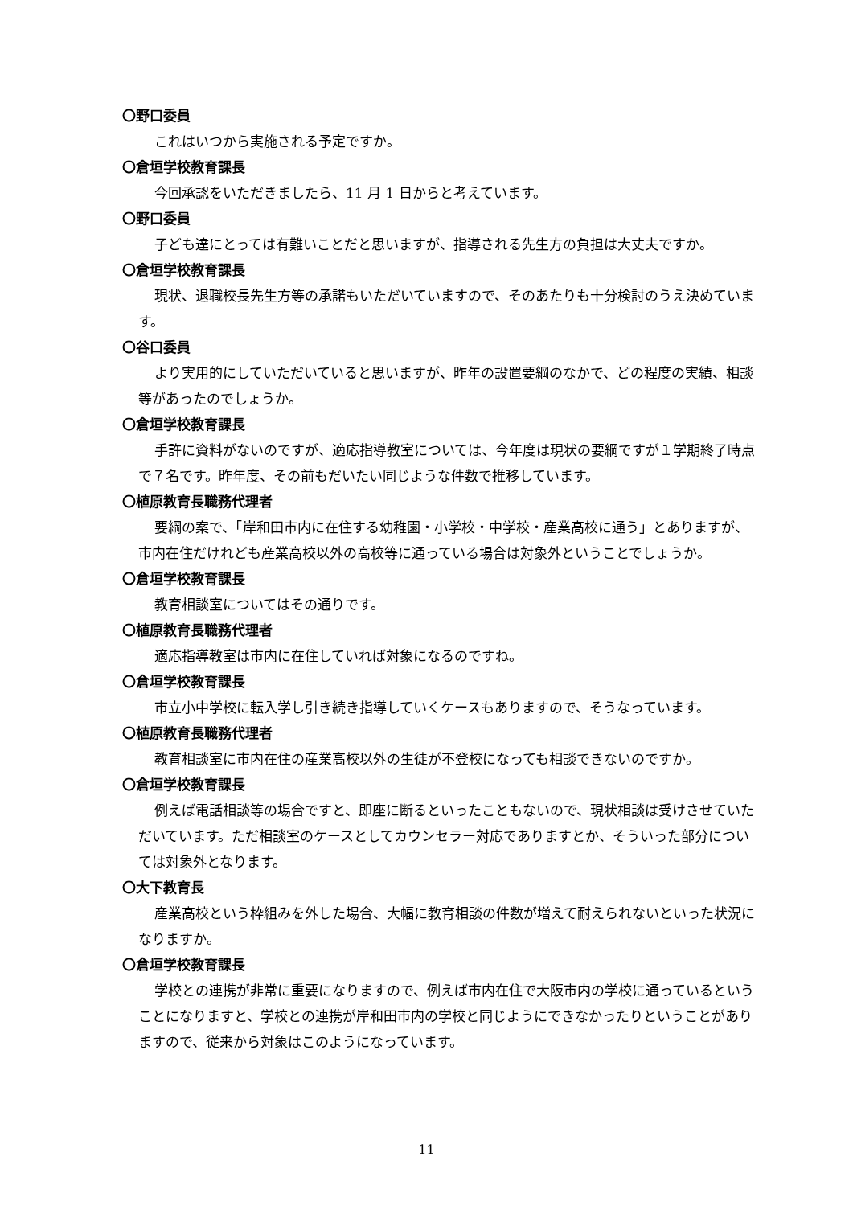〇野口委員
これはいつから実施される予定ですか。
〇倉垣学校教育課長
今回承認をいただきましたら、11 月 1 日からと考えています。
〇野口委員
子ども達にとっては有難いことだと思いますが、指導される先生方の負担は大丈夫ですか。
〇倉垣学校教育課長
現状、退職校長先生方等の承諾もいただいていますので、そのあたりも十分検討のうえ決めています。
〇谷口委員
より実用的にしていただいていると思いますが、昨年の設置要綱のなかで、どの程度の実績、相談等があったのでしょうか。
〇倉垣学校教育課長
手許に資料がないのですが、適応指導教室については、今年度は現状の要綱ですが１学期終了時点で７名です。昨年度、その前もだいたい同じような件数で推移しています。
〇植原教育長職務代理者
要綱の案で、「岸和田市内に在住する幼稚園・小学校・中学校・産業高校に通う」とありますが、市内在住だけれども産業高校以外の高校等に通っている場合は対象外ということでしょうか。
〇倉垣学校教育課長
教育相談室についてはその通りです。
〇植原教育長職務代理者
適応指導教室は市内に在住していれば対象になるのですね。
〇倉垣学校教育課長
市立小中学校に転入学し引き続き指導していくケースもありますので、そうなっています。
〇植原教育長職務代理者
教育相談室に市内在住の産業高校以外の生徒が不登校になっても相談できないのですか。
〇倉垣学校教育課長
例えば電話相談等の場合ですと、即座に断るといったこともないので、現状相談は受けさせていただいています。ただ相談室のケースとしてカウンセラー対応でありますとか、そういった部分については対象外となります。
〇大下教育長
産業高校という枠組みを外した場合、大幅に教育相談の件数が増えて耐えられないといった状況になりますか。
〇倉垣学校教育課長
学校との連携が非常に重要になりますので、例えば市内在住で大阪市内の学校に通っているということになりますと、学校との連携が岸和田市内の学校と同じようにできなかったりということがありますので、従来から対象はこのようになっています。
11